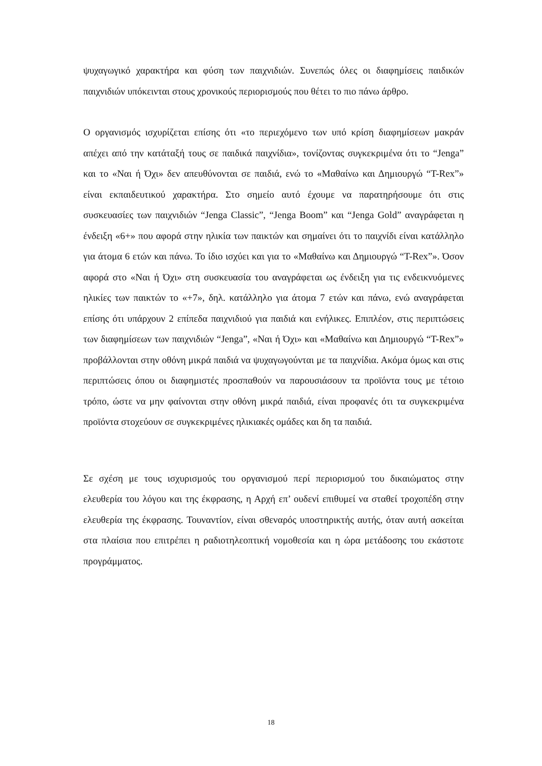ψυχαγωγικό χαρακτήρα και φύση των παιχνιδιών. Συνεπώς όλες οι διαφημίσεις παιδικών παιχνιδιών υπόκεινται στους χρονικούς περιορισμούς που θέτει το πιο πάνω άρθρο.
Ο οργανισμός ισχυρίζεται επίσης ότι «το περιεχόμενο των υπό κρίση διαφημίσεων μακράν απέχει από την κατάταξή τους σε παιδικά παιχνίδια», τονίζοντας συγκεκριμένα ότι το “Jenga” και το «Ναι ή Όχι» δεν απευθύνονται σε παιδιά, ενώ το «Μαθαίνω και Δημιουργώ “T-Rex”» είναι εκπαιδευτικού χαρακτήρα. Στο σημείο αυτό έχουμε να παρατηρήσουμε ότι στις συσκευασίες των παιχνιδιών “Jenga Classic”, “Jenga Boom” και “Jenga Gold” αναγράφεται η ένδειξη «6+» που αφορά στην ηλικία των παικτών και σημαίνει ότι το παιχνίδι είναι κατάλληλο για άτομα 6 ετών και πάνω. Το ίδιο ισχύει και για το «Μαθαίνω και Δημιουργώ “T-Rex”». Όσον αφορά στο «Ναι ή Όχι» στη συσκευασία του αναγράφεται ως ένδειξη για τις ενδεικνυόμενες ηλικίες των παικτών το «+7», δηλ. κατάλληλο για άτομα 7 ετών και πάνω, ενώ αναγράφεται επίσης ότι υπάρχουν 2 επίπεδα παιχνιδιού για παιδιά και ενήλικες. Επιπλέον, στις περιπτώσεις των διαφημίσεων των παιχνιδιών “Jenga”, «Ναι ή Όχι» και «Μαθαίνω και Δημιουργώ “T-Rex”» προβάλλονται στην οθόνη μικρά παιδιά να ψυχαγωγούνται με τα παιχνίδια. Ακόμα όμως και στις περιπτώσεις όπου οι διαφημιστές προσπαθούν να παρουσιάσουν τα προϊόντα τους με τέτοιο τρόπο, ώστε να μην φαίνονται στην οθόνη μικρά παιδιά, είναι προφανές ότι τα συγκεκριμένα προϊόντα στοχεύουν σε συγκεκριμένες ηλικιακές ομάδες και δη τα παιδιά.
Σε σχέση με τους ισχυρισμούς του οργανισμού περί περιορισμού του δικαιώματος στην ελευθερία του λόγου και της έκφρασης, η Αρχή επ’ ουδενί επιθυμεί να σταθεί τροχοπέδη στην ελευθερία της έκφρασης. Τουναντίον, είναι σθεναρός υποστηρικτής αυτής, όταν αυτή ασκείται στα πλαίσια που επιτρέπει η ραδιοτηλεοπτική νομοθεσία και η ώρα μετάδοσης του εκάστοτε προγράμματος.
18